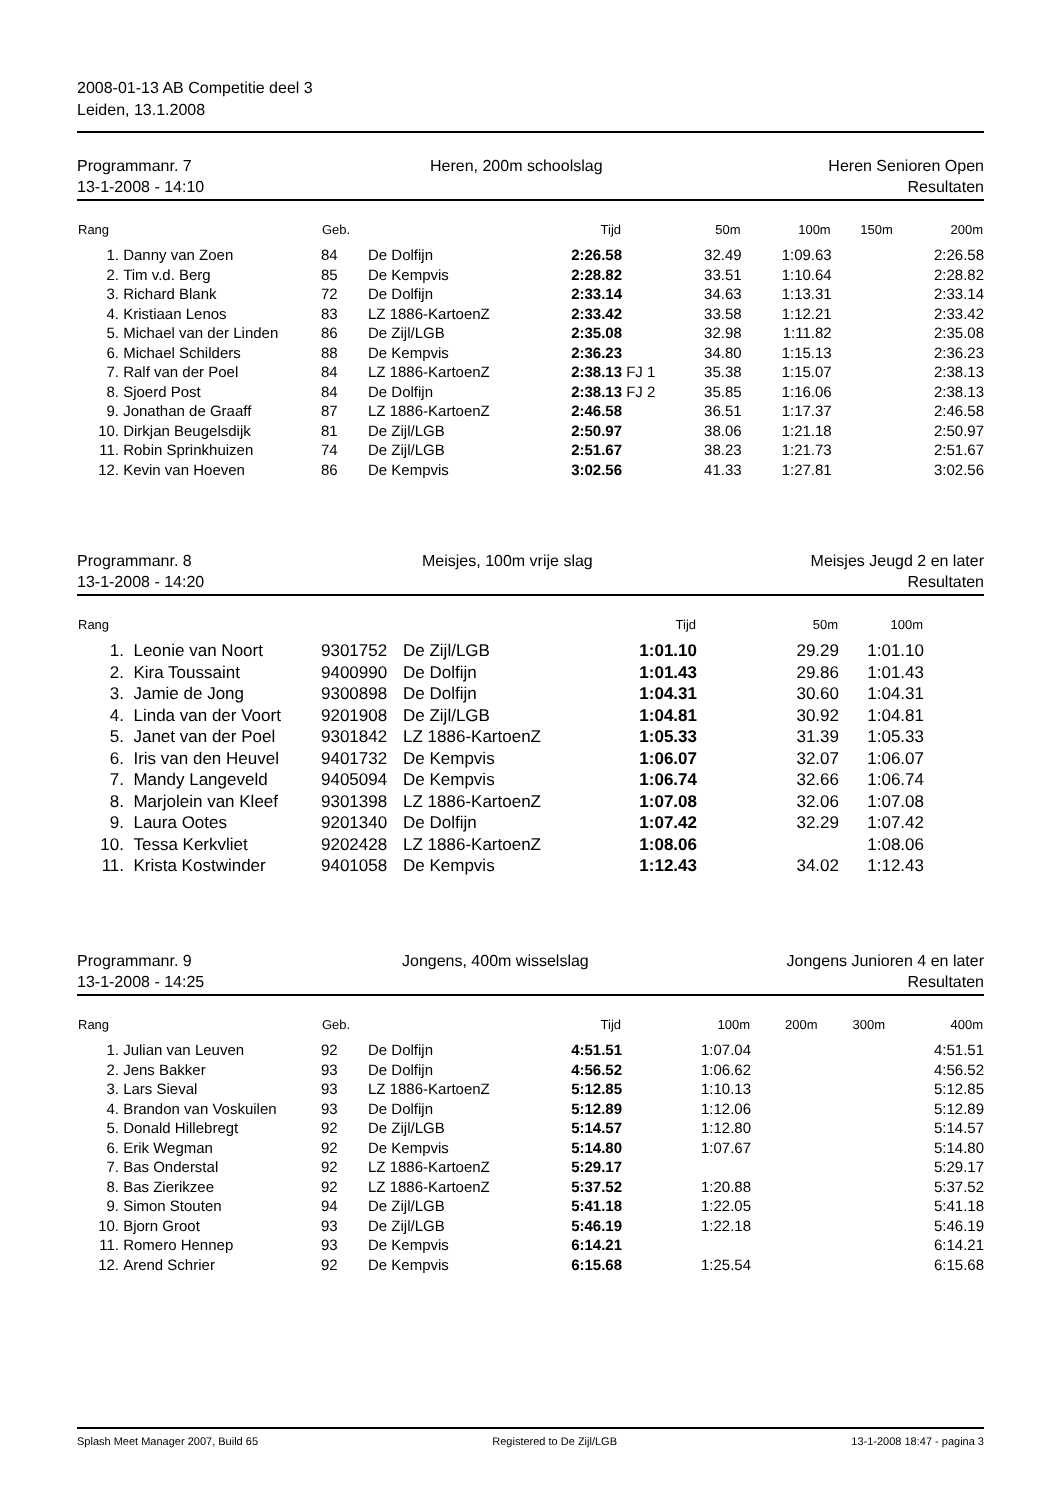2008-01-13 AB Competitie deel 3
Leiden, 13.1.2008
Programmanr. 7
13-1-2008 - 14:10
Heren, 200m schoolslag Heren Senioren Open
Resultaten
| Rang | | Geb. | | Tijd | | 50m | 100m | 150m | 200m |
| --- | --- | --- | --- | --- | --- | --- | --- | --- | --- |
| 1. | Danny van Zoen | 84 | De Dolfijn | 2:26.58 | | 32.49 | 1:09.63 | | 2:26.58 |
| 2. | Tim v.d. Berg | 85 | De Kempvis | 2:28.82 | | 33.51 | 1:10.64 | | 2:28.82 |
| 3. | Richard Blank | 72 | De Dolfijn | 2:33.14 | | 34.63 | 1:13.31 | | 2:33.14 |
| 4. | Kristiaan Lenos | 83 | LZ 1886-KartoenZ | 2:33.42 | | 33.58 | 1:12.21 | | 2:33.42 |
| 5. | Michael van der Linden | 86 | De Zijl/LGB | 2:35.08 | | 32.98 | 1:11.82 | | 2:35.08 |
| 6. | Michael Schilders | 88 | De Kempvis | 2:36.23 | | 34.80 | 1:15.13 | | 2:36.23 |
| 7. | Ralf van der Poel | 84 | LZ 1886-KartoenZ | 2:38.13 | FJ 1 | 35.38 | 1:15.07 | | 2:38.13 |
| 8. | Sjoerd Post | 84 | De Dolfijn | 2:38.13 | FJ 2 | 35.85 | 1:16.06 | | 2:38.13 |
| 9. | Jonathan de Graaff | 87 | LZ 1886-KartoenZ | 2:46.58 | | 36.51 | 1:17.37 | | 2:46.58 |
| 10. | Dirkjan Beugelsdijk | 81 | De Zijl/LGB | 2:50.97 | | 38.06 | 1:21.18 | | 2:50.97 |
| 11. | Robin Sprinkhuizen | 74 | De Zijl/LGB | 2:51.67 | | 38.23 | 1:21.73 | | 2:51.67 |
| 12. | Kevin van Hoeven | 86 | De Kempvis | 3:02.56 | | 41.33 | 1:27.81 | | 3:02.56 |
Programmanr. 8
13-1-2008 - 14:20
Meisjes, 100m vrije slag Meisjes Jeugd 2 en later
Resultaten
| Rang | | | | Tijd | 50m | 100m | |
| --- | --- | --- | --- | --- | --- | --- | --- |
| 1. | Leonie van Noort | 9301752 | De Zijl/LGB | 1:01.10 | 29.29 | 1:01.10 | |
| 2. | Kira Toussaint | 9400990 | De Dolfijn | 1:01.43 | 29.86 | 1:01.43 | |
| 3. | Jamie de Jong | 9300898 | De Dolfijn | 1:04.31 | 30.60 | 1:04.31 | |
| 4. | Linda van der Voort | 9201908 | De Zijl/LGB | 1:04.81 | 30.92 | 1:04.81 | |
| 5. | Janet van der Poel | 9301842 | LZ 1886-KartoenZ | 1:05.33 | 31.39 | 1:05.33 | |
| 6. | Iris van den Heuvel | 9401732 | De Kempvis | 1:06.07 | 32.07 | 1:06.07 | |
| 7. | Mandy Langeveld | 9405094 | De Kempvis | 1:06.74 | 32.66 | 1:06.74 | |
| 8. | Marjolein van Kleef | 9301398 | LZ 1886-KartoenZ | 1:07.08 | 32.06 | 1:07.08 | |
| 9. | Laura Ootes | 9201340 | De Dolfijn | 1:07.42 | 32.29 | 1:07.42 | |
| 10. | Tessa Kerkvliet | 9202428 | LZ 1886-KartoenZ | 1:08.06 | | 1:08.06 | |
| 11. | Krista Kostwinder | 9401058 | De Kempvis | 1:12.43 | 34.02 | 1:12.43 | |
Programmanr. 9
13-1-2008 - 14:25
Jongens, 400m wisselslag Jongens Junioren 4 en later
Resultaten
| Rang | | Geb. | | Tijd | 100m | 200m | 300m | 400m |
| --- | --- | --- | --- | --- | --- | --- | --- | --- |
| 1. | Julian van Leuven | 92 | De Dolfijn | 4:51.51 | 1:07.04 | | | 4:51.51 |
| 2. | Jens Bakker | 93 | De Dolfijn | 4:56.52 | 1:06.62 | | | 4:56.52 |
| 3. | Lars Sieval | 93 | LZ 1886-KartoenZ | 5:12.85 | 1:10.13 | | | 5:12.85 |
| 4. | Brandon van Voskuilen | 93 | De Dolfijn | 5:12.89 | 1:12.06 | | | 5:12.89 |
| 5. | Donald Hillebregt | 92 | De Zijl/LGB | 5:14.57 | 1:12.80 | | | 5:14.57 |
| 6. | Erik Wegman | 92 | De Kempvis | 5:14.80 | 1:07.67 | | | 5:14.80 |
| 7. | Bas Onderstal | 92 | LZ 1886-KartoenZ | 5:29.17 | | | | 5:29.17 |
| 8. | Bas Zierikzee | 92 | LZ 1886-KartoenZ | 5:37.52 | 1:20.88 | | | 5:37.52 |
| 9. | Simon Stouten | 94 | De Zijl/LGB | 5:41.18 | 1:22.05 | | | 5:41.18 |
| 10. | Bjorn Groot | 93 | De Zijl/LGB | 5:46.19 | 1:22.18 | | | 5:46.19 |
| 11. | Romero Hennep | 93 | De Kempvis | 6:14.21 | | | | 6:14.21 |
| 12. | Arend Schrier | 92 | De Kempvis | 6:15.68 | 1:25.54 | | | 6:15.68 |
Splash Meet Manager 2007, Build 65 Registered to De Zijl/LGB 13-1-2008 18:47 - pagina 3